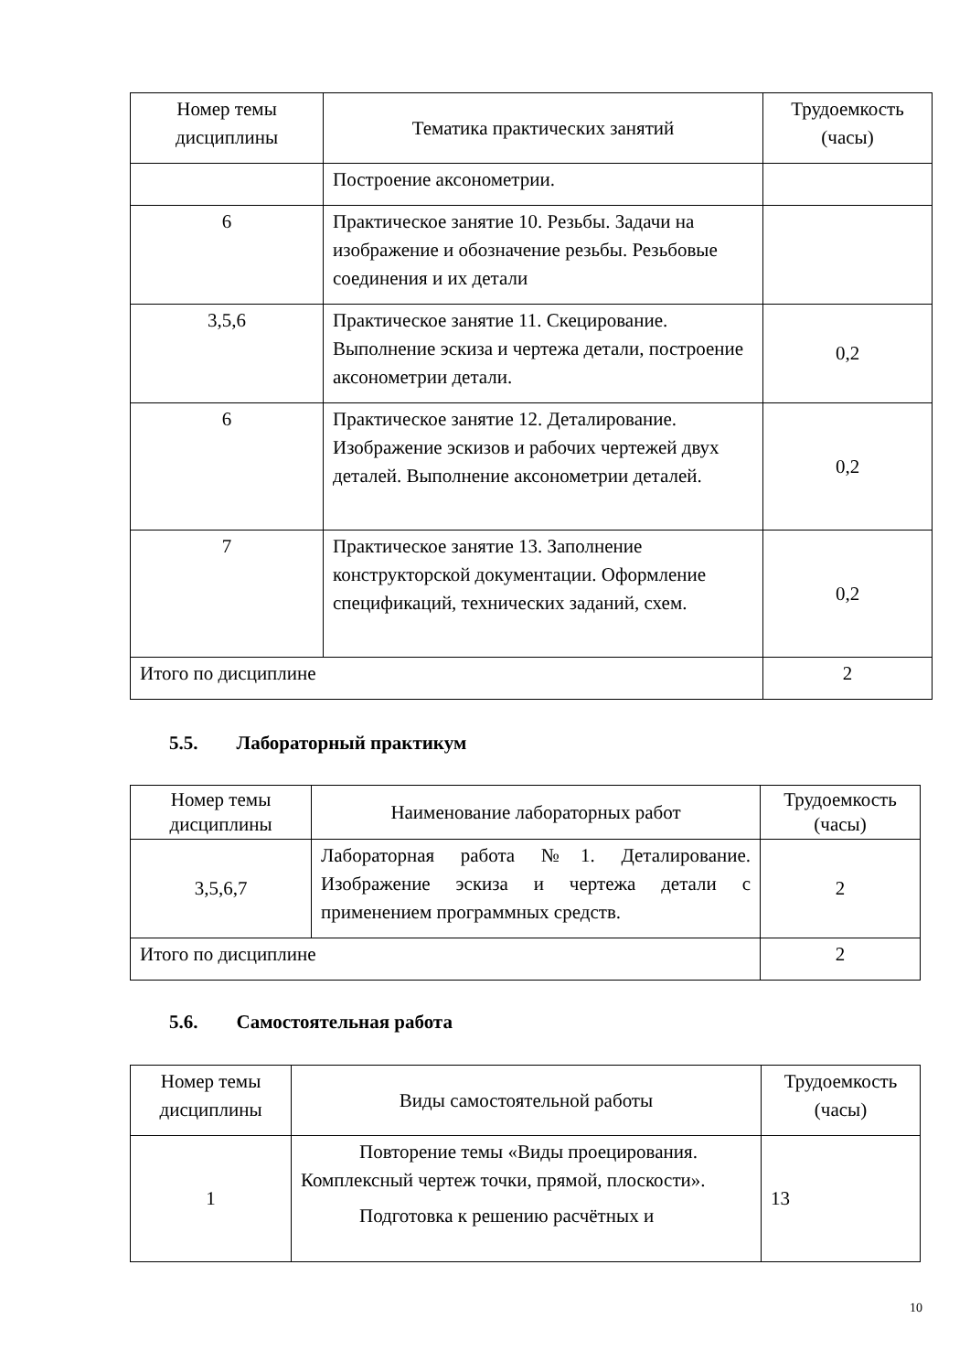| Номер темы дисциплины | Тематика практических занятий | Трудоемкость (часы) |
| | Построение аксонометрии. | |
| 6 | Практическое занятие 10. Резьбы. Задачи на изображение и обозначение резьбы. Резьбовые соединения и их детали | |
| 3,5,6 | Практическое занятие 11. Скецирование. Выполнение эскиза и чертежа детали, построение аксонометрии детали. | 0,2 |
| 6 | Практическое занятие 12. Деталирование. Изображение эскизов и рабочих чертежей двух деталей. Выполнение аксонометрии деталей. | 0,2 |
| 7 | Практическое занятие 13. Заполнение конструкторской документации. Оформление спецификаций, технических заданий, схем. | 0,2 |
| Итого по дисциплине | | 2 |
5.5. Лабораторный практикум
| Номер темы дисциплины | Наименование лабораторных работ | Трудоемкость (часы) |
| 3,5,6,7 | Лабораторная работа №1. Деталирование. Изображение эскиза и чертежа детали с применением программных средств. | 2 |
| Итого по дисциплине | | 2 |
5.6. Самостоятельная работа
| Номер темы дисциплины | Виды самостоятельной работы | Трудоемкость (часы) |
| 1 | Повторение темы «Виды проецирования. Комплексный чертеж точки, прямой, плоскости». Подготовка к решению расчётных и | 13 |
10